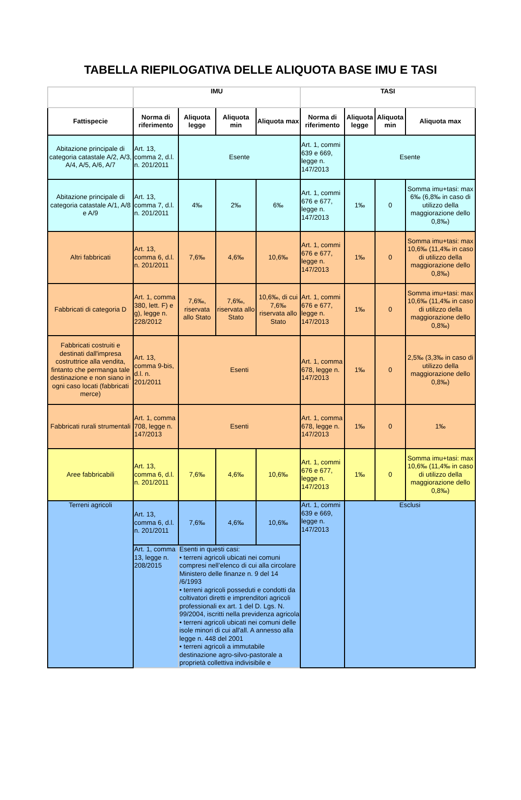TABELLA RIEPILOGATIVA DELLE ALIQUOTA BASE IMU E TASI
| | IMU | | | | TASI | | | |
| --- | --- | --- | --- | --- | --- | --- | --- | --- |
| Fattispecie | Norma di riferimento | Aliquota legge | Aliquota min | Aliquota max | Norma di riferimento | Aliquota legge | Aliquota min | Aliquota max |
| Abitazione principale di categoria catastale A/2, A/3, A/4, A/5, A/6, A/7 | Art. 13, comma 2, d.l. n. 201/2011 | Esente | | | Art. 1, commi 639 e 669, legge n. 147/2013 | Esente | | |
| Abitazione principale di categoria catastale A/1, A/8 e A/9 | Art. 13, comma 7, d.l. n. 201/2011 | 4‰ | 2‰ | 6‰ | Art. 1, commi 676 e 677, legge n. 147/2013 | 1‰ | 0 | Somma imu+tasi: max 6‰ (6,8‰ in caso di utilizzo della maggiorazione dello 0,8‰) |
| Altri fabbricati | Art. 13, comma 6, d.l. n. 201/2011 | 7,6‰ | 4,6‰ | 10,6‰ | Art. 1, commi 676 e 677, legge n. 147/2013 | 1‰ | 0 | Somma imu+tasi: max 10,6‰ (11,4‰ in caso di utilizzo della maggiorazione dello 0,8‰) |
| Fabbricati di categoria D | Art. 1, comma 380, lett. F) e g), legge n. 228/2012 | 7,6‰, riservata allo Stato | 7,6‰, riservata allo Stato | 10,6‰, di cui 7,6‰ riservata allo Stato | Art. 1, commi 676 e 677, legge n. 147/2013 | 1‰ | 0 | Somma imu+tasi: max 10,6‰ (11,4‰ in caso di utilizzo della maggiorazione dello 0,8‰) |
| Fabbricati costruiti e destinati dall'impresa costruttrice alla vendita, fintanto che permanga tale destinazione e non siano in ogni caso locati (fabbricati merce) | Art. 13, comma 9-bis, d.l. n. 201/2011 | Esenti | | | Art. 1, comma 678, legge n. 147/2013 | 1‰ | 0 | 2,5‰ (3,3‰ in caso di utilizzo della maggiorazione dello 0,8‰) |
| Fabbricati rurali strumentali | Art. 1, comma 708, legge n. 147/2013 | Esenti | | | Art. 1, comma 678, legge n. 147/2013 | 1‰ | 0 | 1‰ |
| Aree fabbricabili | Art. 13, comma 6, d.l. n. 201/2011 | 7,6‰ | 4,6‰ | 10,6‰ | Art. 1, commi 676 e 677, legge n. 147/2013 | 1‰ | 0 | Somma imu+tasi: max 10,6‰ (11,4‰ in caso di utilizzo della maggiorazione dello 0,8‰) |
| Terreni agricoli | Art. 13, comma 6, d.l. n. 201/2011 | 7,6‰ | 4,6‰ | 10,6‰ | Art. 1, commi 639 e 669, legge n. 147/2013 | Esclusi | | |
| | Art. 1, comma 13, legge n. 208/2015 | Esenti in questi casi: • terreni agricoli ubicati nei comuni compresi nell’elenco di cui alla circolare Ministero delle finanze n. 9 del 14 /6/1993 • terreni agricoli posseduti e condotti da coltivatori diretti e imprenditori agricoli professionali ex art. 1 del D. Lgs. N. 99/2004, iscritti nella previdenza agricola • terreni agricoli ubicati nei comuni delle isole minori di cui all'all. A annesso alla legge n. 448 del 2001 • terreni agricoli a immutabile destinazione agro-silvo-pastorale a proprietà collettiva indivisibile e | | | | | | |